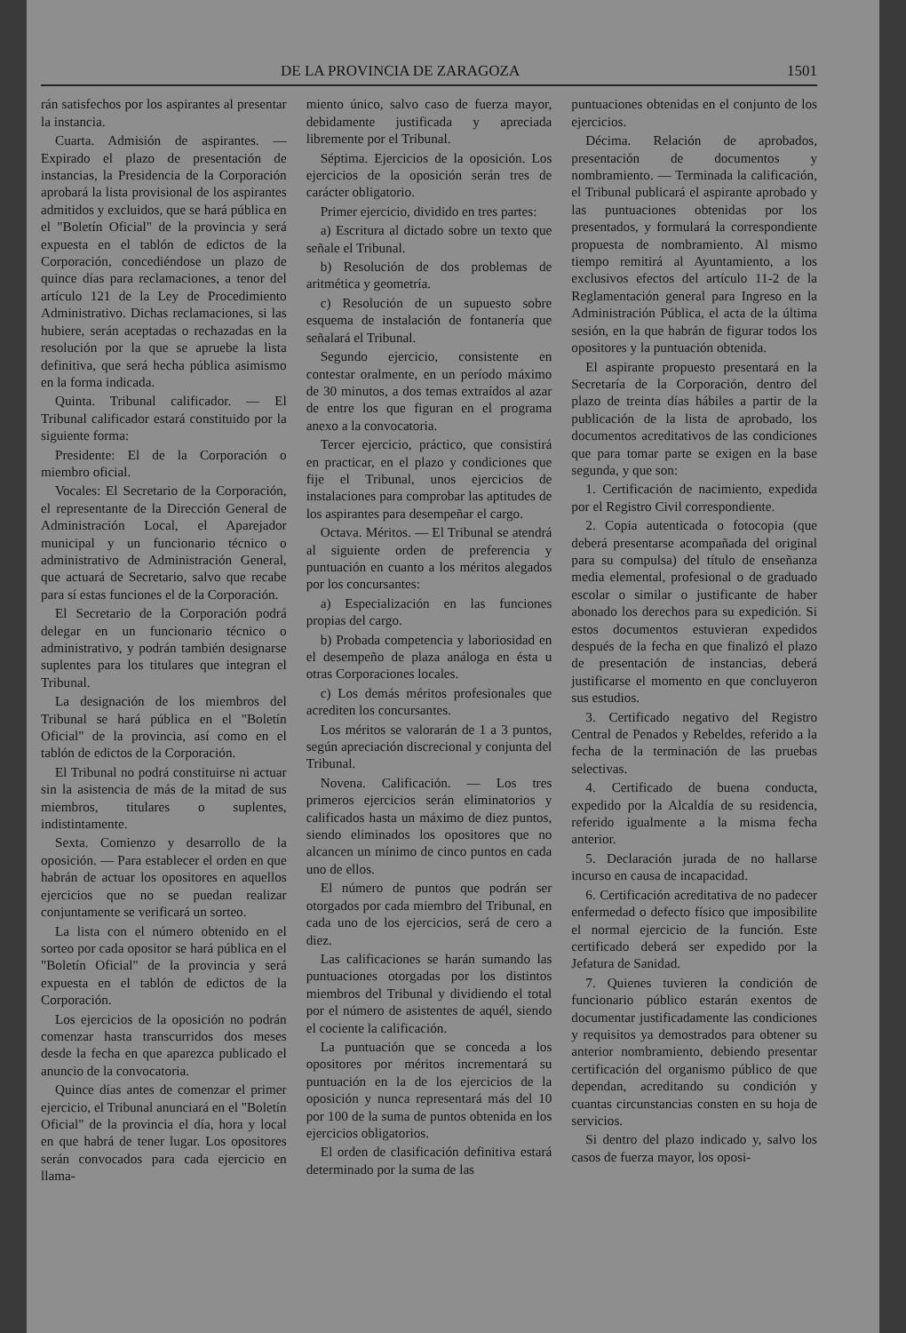DE LA PROVINCIA DE ZARAGOZA 1501
rán satisfechos por los aspirantes al presentar la instancia.
Cuarta. Admisión de aspirantes. — Expirado el plazo de presentación de instancias, la Presidencia de la Corporación aprobará la lista provisional de los aspirantes admitidos y excluidos, que se hará pública en el "Boletín Oficial" de la provincia y será expuesta en el tablón de edictos de la Corporación, concediéndose un plazo de quince días para reclamaciones, a tenor del artículo 121 de la Ley de Procedimiento Administrativo. Dichas reclamaciones, si las hubiere, serán aceptadas o rechazadas en la resolución por la que se apruebe la lista definitiva, que será hecha pública asimismo en la forma indicada.
Quinta. Tribunal calificador. — El Tribunal calificador estará constituido por la siguiente forma:
Presidente: El de la Corporación o miembro oficial.
Vocales: El Secretario de la Corporación, el representante de la Dirección General de Administración Local, el Aparejador municipal y un funcionario técnico o administrativo de Administración General, que actuará de Secretario, salvo que recabe para sí estas funciones el de la Corporación.
El Secretario de la Corporación podrá delegar en un funcionario técnico o administrativo, y podrán también designarse suplentes para los titulares que integran el Tribunal.
La designación de los miembros del Tribunal se hará pública en el "Boletín Oficial" de la provincia, así como en el tablón de edictos de la Corporación.
El Tribunal no podrá constituirse ni actuar sin la asistencia de más de la mitad de sus miembros, titulares o suplentes, indistintamente.
Sexta. Comienzo y desarrollo de la oposición. — Para establecer el orden en que habrán de actuar los opositores en aquellos ejercicios que no se puedan realizar conjuntamente se verificará un sorteo.
La lista con el número obtenido en el sorteo por cada opositor se hará pública en el "Boletín Oficial" de la provincia y será expuesta en el tablón de edictos de la Corporación.
Los ejercicios de la oposición no podrán comenzar hasta transcurridos dos meses desde la fecha en que aparezca publicado el anuncio de la convocatoria.
Quince días antes de comenzar el primer ejercicio, el Tribunal anunciará en el "Boletín Oficial" de la provincia el día, hora y local en que habrá de tener lugar. Los opositores serán convocados para cada ejercicio en llama-
miento único, salvo caso de fuerza mayor, debidamente justificada y apreciada libremente por el Tribunal.
Séptima. Ejercicios de la oposición. Los ejercicios de la oposición serán tres de carácter obligatorio.
Primer ejercicio, dividido en tres partes:
a) Escritura al dictado sobre un texto que señale el Tribunal.
b) Resolución de dos problemas de aritmética y geometría.
c) Resolución de un supuesto sobre esquema de instalación de fontanería que señalará el Tribunal.
Segundo ejercicio, consistente en contestar oralmente, en un período máximo de 30 minutos, a dos temas extraídos al azar de entre los que figuran en el programa anexo a la convocatoria.
Tercer ejercicio, práctico, que consistirá en practicar, en el plazo y condiciones que fije el Tribunal, unos ejercicios de instalaciones para comprobar las aptitudes de los aspirantes para desempeñar el cargo.
Octava. Méritos. — El Tribunal se atendrá al siguiente orden de preferencia y puntuación en cuanto a los méritos alegados por los concursantes:
a) Especialización en las funciones propias del cargo.
b) Probada competencia y laboriosidad en el desempeño de plaza análoga en ésta u otras Corporaciones locales.
c) Los demás méritos profesionales que acrediten los concursantes.
Los méritos se valorarán de 1 a 3 puntos, según apreciación discrecional y conjunta del Tribunal.
Novena. Calificación. — Los tres primeros ejercicios serán eliminatorios y calificados hasta un máximo de diez puntos, siendo eliminados los opositores que no alcancen un mínimo de cinco puntos en cada uno de ellos.
El número de puntos que podrán ser otorgados por cada miembro del Tribunal, en cada uno de los ejercicios, será de cero a diez.
Las calificaciones se harán sumando las puntuaciones otorgadas por los distintos miembros del Tribunal y dividiendo el total por el número de asistentes de aquél, siendo el cociente la calificación.
La puntuación que se conceda a los opositores por méritos incrementará su puntuación en la de los ejercicios de la oposición y nunca representará más del 10 por 100 de la suma de puntos obtenida en los ejercicios obligatorios.
El orden de clasificación definitiva estará determinado por la suma de las
puntuaciones obtenidas en el conjunto de los ejercicios.
Décima. Relación de aprobados, presentación de documentos y nombramiento. — Terminada la calificación, el Tribunal publicará el aspirante aprobado y las puntuaciones obtenidas por los presentados, y formulará la correspondiente propuesta de nombramiento. Al mismo tiempo remitirá al Ayuntamiento, a los exclusivos efectos del artículo 11-2 de la Reglamentación general para Ingreso en la Administración Pública, el acta de la última sesión, en la que habrán de figurar todos los opositores y la puntuación obtenida.
El aspirante propuesto presentará en la Secretaría de la Corporación, dentro del plazo de treinta días hábiles a partir de la publicación de la lista de aprobado, los documentos acreditativos de las condiciones que para tomar parte se exigen en la base segunda, y que son:
1. Certificación de nacimiento, expedida por el Registro Civil correspondiente.
2. Copia autenticada o fotocopia (que deberá presentarse acompañada del original para su compulsa) del título de enseñanza media elemental, profesional o de graduado escolar o similar o justificante de haber abonado los derechos para su expedición. Si estos documentos estuvieran expedidos después de la fecha en que finalizó el plazo de presentación de instancias, deberá justificarse el momento en que concluyeron sus estudios.
3. Certificado negativo del Registro Central de Penados y Rebeldes, referido a la fecha de la terminación de las pruebas selectivas.
4. Certificado de buena conducta, expedido por la Alcaldía de su residencia, referido igualmente a la misma fecha anterior.
5. Declaración jurada de no hallarse incurso en causa de incapacidad.
6. Certificación acreditativa de no padecer enfermedad o defecto físico que imposibilite el normal ejercicio de la función. Este certificado deberá ser expedido por la Jefatura de Sanidad.
7. Quienes tuvieren la condición de funcionario público estarán exentos de documentar justificadamente las condiciones y requisitos ya demostrados para obtener su anterior nombramiento, debiendo presentar certificación del organismo público de que dependan, acreditando su condición y cuantas circunstancias consten en su hoja de servicios.
Si dentro del plazo indicado y, salvo los casos de fuerza mayor, los oposi-